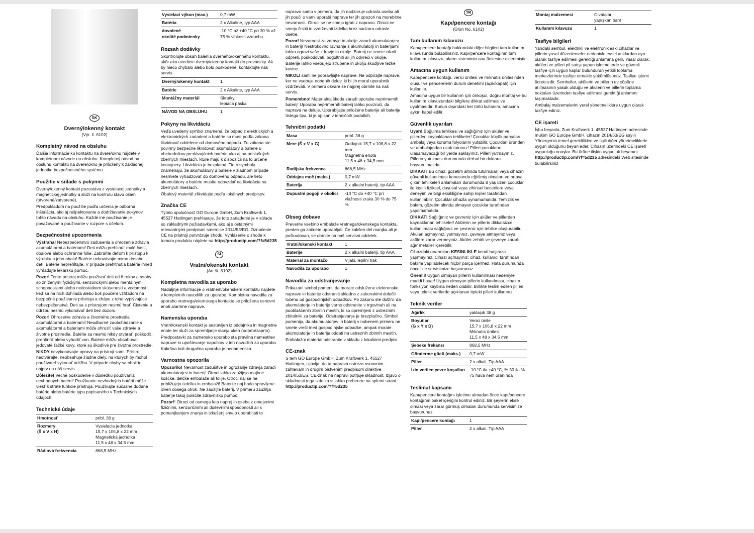SK
Dverný/okenný kontakt
(Výr. č. 6102)
Kompletný návod na obsluhu
Ďalšie informácie ku kontaktu na dvere/okno nájdete v kompletnom návode na obsluhu. Kompletný návod na obsluhu kontaktu na dvere/okno je priložený k základnej jednotke bezpečnostného systému.
Použitie v súlade s pokynmi
Dverný/okenný kontakt pozostáva z vysielacej jednotky a magnetickej jednotky a slúži na kontrolu stavu okien (otvorené/zatvorené).
Predpokladom na použitie podľa určenia je odborná inštalácia, ako aj rešpektovanie a dodržiavanie pokynov tohto návodu na obsluhu. Každé iné používanie je považované a používanie v rozpore s účelom.
Bezpečnostné upozornenia
Výstraha! Nebezpečenstvo zadusenia a ohrozenie zdravia akumulátormi a batériami! Deti môžu prehltnúť malé časti, obalové alebo ochranné fólie. Zabráňte deťom k prístupu k výrobku a jeho obalu! Batérie uchovávajte mimo dosahu detí. Batérie neprehĺtajte. V prípade prehltnutia batérie ihneď vyhľadajte lekársku pomoc.
Pozor! Tento prístroj môžu používať deti od 8 rokov a osoby so zníženými fyzickými, senzorickými alebo mentálnymi schopnosťami alebo nedostatkom skúseností a vedomostí, keď sa na nich dohliada alebo boli poučení vzhľadom na bezpečné používanie prístroja a chápu z toho vyplývajúce nebezpečenstvá. Deti sa s prístrojom nesmú hrať. Čistenie a údržbu nesmú vykonávať deti bez dozoru.
Pozor! Ohrozenie zdravia a životného prostredia akumulátormi a batériami! Neodborné zaobchádzanie s akumulátormi a batériami môže ohroziť vaše zdravie a životné prostredie. Batérie sa nesmú nikdy otvárať, poškodiť, prehltnúť alebo vyhodiť von. Batérie môžu obsahovať jedovaté ťažké kovy, ktoré sú škodlivé pre životné prostredie.
NIKDY nevykonávajte opravy na prístroji sami. Prístroj neotvárajte, neobsahuje žiadne diely, na ktorých by mohol používateľ vykonať údržbu. V prípade chyby sa obráťte najprv na náš servis.
Dôležité! Vecné poškodenie v dôsledku používania nevhodných batérií! Používanie nevhodných batérií môže viesť k strate funkcie prístroja. Používajte súčasne dodané batérie alebo batérie typu popísaného v Technických údajoch.
Technické údaje
| Hmotnosť | pribl. 38 g |
| Rozmery (Š x V x H) | Vysielacia jednotka 15,7 x 106,8 x 22 mm Magnetická jednotka 11,5 x 48 x 34,5 mm |
| Rádiová frekvencia | 868,5 MHz |
| Vysielací výkon (max.) | 0,7 mW |
| Batéria | 2 x Alkaline, typ AAA |
| dovolené okolité podmienky | -10 °C až +40 °C pri 30 % až 75 % vlhkosti vzduchu |
Rozsah dodávky
Skontrolujte obsah balenia dverného/okenného kontaktu, skôr ako uvediete dverný/okenný kontakt do prevádzky. Ak by niečo chýbalo alebo bolo poškodené, kontaktujte náš servis.
| Dverný/okenný kontakt | 1 |
| Batérie | 2 x Alkaline, typ AAA |
| Montážny materiál | Skrutky, lepiaca páska |
| NÁVOD NA OBSLUHU | 1 |
Pokyny na likvidáciu
Veďa uvedený symbol znamená, že odpad z elektrických a elektronických zariadení a batérie sa musí podľa zákona likvidovať oddelene od domového odpadu. Zo zákona ste povinný bezpečne likvidovať akumulátory a batérie u obchodníkov predávajúcich batérie ako aj na príslušných zberných miestach, ktoré majú k dispozícii na to určené kontajnery. Likvidácia je bezplatná. Tieto symboly znamenajú, že akumulátory a batérie v žiadnom prípade nesmiete vyhadzovať do domového odpadu, ale tieto akumulátory a batérie musíte odovzdať na likvidáciu na zberných miestach.
Obalový materiál zlikvidujte podľa lokálnych predpisov.
Značka CE
Týmto spoločnosť GO Europe GmbH, Zum Kraftwerk 1, 45527 Hattingen prehlasuje, že toto zariadenie je v súlade so základnými požiadavkami, ako aj s ostatnými relevantnými predpismi smernice 2014/53/EG. Označenie CE na prístroji potvrdzuje zhodu. Vyhlásenie o zhode k tomuto produktu nájdete na http://productip.com/?f=5d235
SI
Vratni/okenski kontakt
(Art.št. 6102)
Kompletna navodila za uporabo
Nadaljnje informacije o vratnem/okenskem kontaktu najdete v kompletnih navodilih za uporabo. Kompletna navodila za uporabo vratnega/okenskega kontakta so priložena osnovni enoti alarmne naprave.
Namenska uporaba
Vratni/okenski kontakt je sestavljen iz oddajnika in magnetne enote ter služi za spremljanje stanja oken (odprto/zaprto).
Predpostavki za namensko uporabo sta pravilna namestitev naprave in upoštevanje napotkov v teh navodilih za uporabo. Kakršna koli drugačna uporaba je nenamenska.
Varnostna opozorila
Opozorilo! Nevarnost zadušitve in ogrožanje zdravja zaradi akumulatorjev in baterij! Otroci lahko zaužijejo majhne koščke, delčke embalaže ali folije. Otroci naj se ne približujejo izdelku in embalaži! Baterije naj bodo spravljene izven dosega otrok. Ne zaužijte baterij. V primeru zaužitja baterije takoj poiščite zdravniško pomoč.
Pozor!! Otroci od osmega leta naprej in osebe z omejenimi fizičnimi, senzoričnimi ali duševnimi sposobnosti ali s pomanjkanjem znanja in izkušenj smejo uporabljati to
napravo samo v primeru, da jih nadzoruje odrasla oseba ali jih pouči o varni uporabi naprave ter jih opozori na morebitne nevarnosti. Otroci se ne smejo igrati z napravo. Otroci ne smejo čistiti in vzdrževati izdelka brez nadzora odrasle osebe.
Pozor! Nevarnost za zdravje in okolje zaradi akumulatorjev in baterij! Nestrokovno ravnanje z akumulatorji in baterijami lahko ogrozi vaše zdravje in okolje. Baterij ne smete nikoli odpreti, poškodovati, pogoltniti ali jih odvreči v okolje. Baterije lahko vsebujejo strupene in okolju škodljive težke kovine.
NIKOLI sami ne popravljajte naprave. Ne odpirajte naprave, ker ne vsebuje nobenih delov, ki bi jih moral uporabnik vzdrževati. V primeru okvare se najprej obrnite na naš servis.
Pomembno! Materialna škoda zaradi uporabe neprimernih baterij! Uporaba neprimernih baterij lahko povzroči, da naprava ne deluje. Uporabljajte priložene baterije ali baterije tistega tipa, ki je opisan v tehničnih podatkih.
Tehnični podatki
| Masa | pribl. 38 g |
| Mere (Š x V x G) | Oddajnik 15,7 x 106,8 x 22 mm Magnetna enota 11,5 x 48 x 34,5 mm |
| Radijska frekvenca | 868,5 MHz |
| Oddajna moč (maks.) | 0,7 mW |
| Baterija | 2 x alkalni bateriji, tip AAA |
| Dopustni pogoji v okolici | -10 °C do +40 °C pri vlažnosti zraka 30 % do 75 % |
Obseg dobave
Preverite vsebino embalaže vratnega/okenskega kontakta, preden ga začnete uporabljati. Če kakšen del manjka ali je poškodovan, se obrnite na naš servisni oddelek.
| Vratni/okenski kontakt | 1 |
| Baterije | 2 x alkalni bateriji, tip AAA |
| Material za montažo | Vijaki, lepilni trak |
| Navodila za uporabo | 1 |
Navodila za odstranjevanje
Prikazani simbol pomeni, da morate odslužene elektronske naprave in baterije odstraniti skladno z zakonskimi določili ločeno od gospodinjskih odpadkov. Po zakonu ste dolžni, da akumulatorje in baterije varno odstranite v trgovinah ali na pooblaščenih zbirnih mestih, ki so opremljeni z ustreznimi zbiralniki za baterije. Odstranjevanje je brezplačno. Simboli pomenijo, da akumulatorjev in baterij v nobenem primeru ne smete vreči med gospodinjske odpadke, ampak morate akumulatorje in baterije oddati na ustreznih zbirnih mestih.
Embalažni material odstranite v skladu z lokalnimi predpisi.
CE-znak
S tem GO Europe GmbH, Zum Kraftwerk 1, 45527 Hattingen, izjavlja, da ta naprava ustreza osnovnim zahtevam in drugim bistvenim predpisom direktive 2014/53/ES. CE-znak na napravi potrjuje skladnost. Izjavo o skladnosti tega izdelka si lahko preberete na spletni strani
http://productip.com/?f=5d235
TR
Kapı/pencere kontağı
(Ürün No. 6102)
Tam kullanım kılavuzu
Kapı/pencere kontağı hakkındaki diğer bilgileri tam kullanım kılavuzunda bulabilirsiniz. Kapı/pencere kontağının tam kullanım kılavuzu, alarm sisteminin ana ünitesine eklenmiştir.
Amacına uygun kullanım
Kapı/pencere kontağı, verici ünitesi ve mıknatıs ünitesinden oluşur ve pencerelerin durum denetimi (açık/kapalı) için kullanılır.
Amacına uygun bir kullanım için önkoşul, doğru montaj ve bu kullanım kılavuzundaki bilgilere dikkat edilmesi ve uyulmasıdır. Bunun dışındaki her türlü kullanım, amacına aykırı kabul edilir.
Güvenlik uyarıları
Uyarı! Boğulma tehlikesi ve sağlığınız için aküler ve pillerden kaynaklanan tehlikeler! Çocuklar küçük parçaları, ambalaj veya koruma folyolarını yutabilir. Çocukları üründen ve ambalajından uzak tutunuz! Pilleri çocukların ulaşamayacağı bir yerde saklayınız. Pilleri yutmayınız. Pillerin yutulması durumunda derhal bir doktora başvurulmalıdır.
DİKKAT! Bu cihaz, gözetim altında tutulmaları veya cihazın güvenli kullanılması konusunda eğitilmiş olmaları ve ortaya çıkan tehlikeleri anlamaları durumunda 8 yaş üzeri çocuklar ile kısıtlı fiziksel, duyusal veya zihinsel becerilere veya deneyim ve bilgi eksikliğine sahip kişiler tarafından kullanılabilir. Çocuklar cihazla oynamamalıdır. Temizlik ve bakım, gözetim altında olmayan çocuklar tarafından yapılmamalıdır.
DİKKAT! Sağlığınız ve çevreniz için aküler ve pillerden kaynaklanan tehlikeler! Akülerin ve pillerin dikkatsizce kullanılması sağlığınız ve çevreniz için tehlike oluşturabilir. Aküleri açmayınız, yutmayınız, çevreye atmayınız veya akülere zarar vermeyiniz. Aküler zehirli ve çevreye zararlı ağır metaller içerebilir.
Cihazdaki onarımları KESİNLİKLE kendi başınıza yapmayınız. Cihazı açmayınız; cihaz, kullanıcı tarafından bakımı yapılabilecek hiçbir parça içermez. Hata durumunda öncelikle servisimize başvurunuz.
Önemli! Uygun olmayan pillerin kullanılması nedeniyle maddi hasar! Uygun olmayan pillerin kullanılması, cihazın fonksiyon kaybına neden olabilir. Birlikte teslim edilen pilleri veya teknik verilerde açıklanan tipteki pilleri kullanınız.
Teknik veriler
| Ağırlık | yaklaşık 38 g |
| Boyutlar (G x Y x D) | Verici ünite 15,7 x 106,8 x 22 mm Mıknatıs ünitesi 11,5 x 48 x 34,5 mm |
| Şebeke frekansı | 868,5 MHz |
| Gönderme gücü (maks.) | 0,7 mW |
| Piller | 2 x alkali, Tip AAA |
| İzin verilen çevre koşulları | -10 °C ila +40 °C; % 30 ila % 75 hava nem oranında |
Teslimat kapsamı
Kapı/pencere kontağını işletime almadan önce kapı/pencere kontağının paket içeriğini kontrol ediniz. Bir şeylerin eksik olması veya zarar görmüş olmaları durumunda servisimize başvurunuz.
| Kapı/pencere kontağı | 1 |
| Piller | 2 x alkali, Tip AAA |
| Montaj malzemesi | Cıvatalar, yapışkan bant |
| Kullanım kılavuzu | 1 |
Tasfiye bilgileri
Yandaki sembol, elektrikli ve elektronik eski cihazlar ve pillerin yasal düzenlemeler nedeniyle evsel atıklardan ayrı olarak tasfiye edilmesi gerektiği anlamına gelir. Yasal olarak, aküleri ve pilleri pil satışı yapan işletmelerde ve güvenli tasfiye için uygun kaplar bulunduran yetkili toplama merkezlerinde tasfiye etmekle yükümlüsünüz. Tasfiye işlemi ücretsizdir. Semboller, akülerin ve pillerin ev çöpüne atılmasının yasak olduğu ve akülerin ve pillerin toplama noktaları üzerinden tasfiye edilmesi gerektiği anlamını taşımaktadır.
Ambalaj malzemelerini yerel yönetmeliklere uygun olarak tasfiye ediniz.
CE işareti
İşbu beyanla, Zum Kraftwerk 1, 45527 Hattingen adresinde mukim GO Europe GmbH, cihazın 2014/53/EG sayılı Yönergenin temel gereklilikleri ve ilgili diğer yönetmeliklerle uygun olduğunu beyan eder. Cihazın üzerindeki CE işareti uygunluğu onaylar. Bu ürüne ilişkin uygunluk beyanını http://productip.com/?f=5d235 adresindeki Web sitesinde bulabilirsiniz